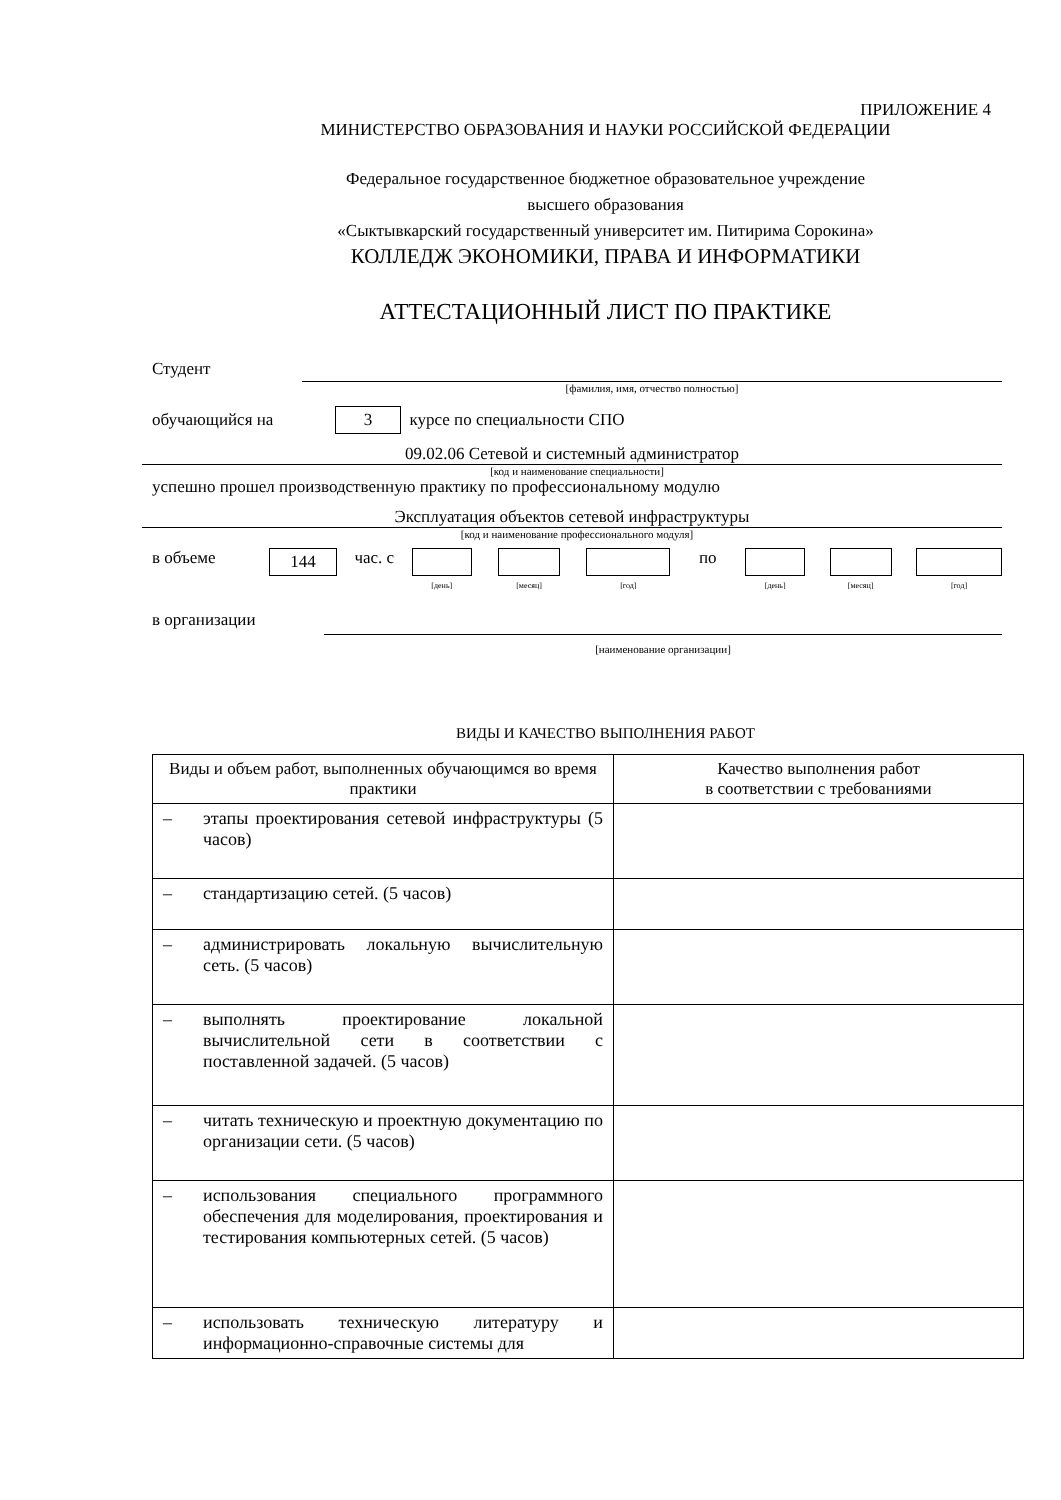ПРИЛОЖЕНИЕ 4
МИНИСТЕРСТВО ОБРАЗОВАНИЯ И НАУКИ РОССИЙСКОЙ ФЕДЕРАЦИИ
Федеральное государственное бюджетное образовательное учреждение
высшего образования
«Сыктывкарский государственный университет им. Питирима Сорокина»
КОЛЛЕДЖ ЭКОНОМИКИ, ПРАВА И ИНФОРМАТИКИ
АТТЕСТАЦИОННЫЙ ЛИСТ ПО ПРАКТИКЕ
Студент
[фамилия, имя, отчество полностью]
обучающийся на 3 курсе по специальности СПО
09.02.06 Сетевой и системный администратор
[код и наименование специальности]
успешно прошел производственную практику по профессиональному модулю
Эксплуатация объектов сетевой инфраструктуры
[код и наименование профессионального модуля]
в объеме 144 час. с
[день] [месяц] [год]
по
[день] [месяц] [год]
в организации
[наименование организации]
ВИДЫ И КАЧЕСТВО ВЫПОЛНЕНИЯ РАБОТ
| Виды и объем работ, выполненных обучающимся во время практики | Качество выполнения работ в соответствии с требованиями |
| – этапы проектирования сетевой инфраструктуры (5 часов) | |
| – стандартизацию сетей. (5 часов) | |
| – администрировать локальную вычислительную сеть. (5 часов) | |
| – выполнять проектирование локальной вычислительной сети в соответствии с поставленной задачей. (5 часов) | |
| – читать техническую и проектную документацию по организации сети. (5 часов) | |
| – использования специального программного обеспечения для моделирования, проектирования и тестирования компьютерных сетей. (5 часов) | |
| – использовать техническую литературу и информационно-справочные системы для | |